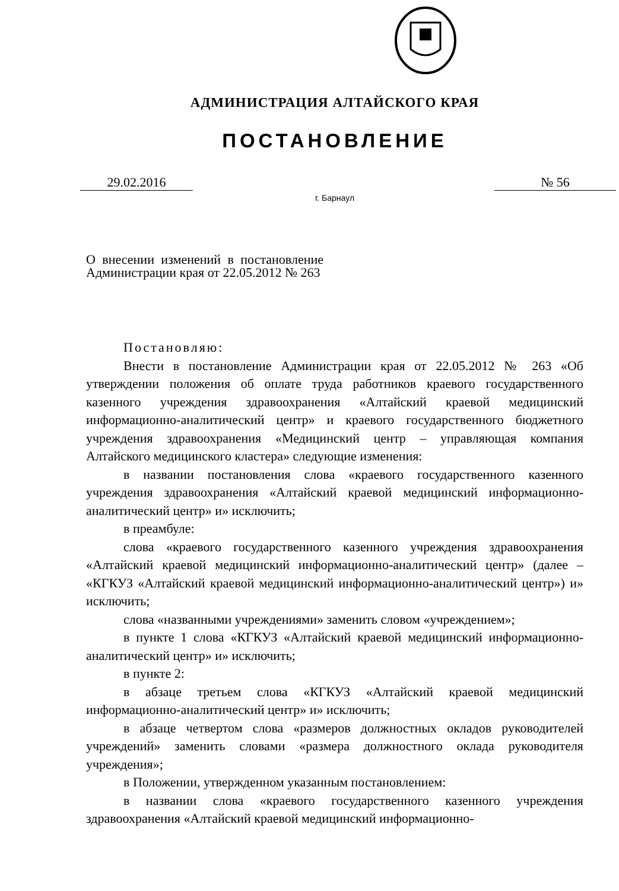АДМИНИСТРАЦИЯ АЛТАЙСКОГО КРАЯ
ПОСТАНОВЛЕНИЕ
29.02.2016 № 56
г. Барнаул
О внесении изменений в постановление Администрации края от 22.05.2012 № 263
Постановляю:
Внести в постановление Администрации края от 22.05.2012 № 263 «Об утверждении положения об оплате труда работников краевого государственного казенного учреждения здравоохранения «Алтайский краевой медицинский информационно-аналитический центр» и краевого государственного бюджетного учреждения здравоохранения «Медицинский центр – управляющая компания Алтайского медицинского кластера» следующие изменения:
в названии постановления слова «краевого государственного казенного учреждения здравоохранения «Алтайский краевой медицинский информационно-аналитический центр» и» исключить;
в преамбуле:
слова «краевого государственного казенного учреждения здравоохранения «Алтайский краевой медицинский информационно-аналитический центр» (далее – «КГКУЗ «Алтайский краевой медицинский информационно-аналитический центр») и» исключить;
слова «названными учреждениями» заменить словом «учреждением»;
в пункте 1 слова «КГКУЗ «Алтайский краевой медицинский информационно-аналитический центр» и» исключить;
в пункте 2:
в абзаце третьем слова «КГКУЗ «Алтайский краевой медицинский информационно-аналитический центр» и» исключить;
в абзаце четвертом слова «размеров должностных окладов руководителей учреждений» заменить словами «размера должностного оклада руководителя учреждения»;
в Положении, утвержденном указанным постановлением:
в названии слова «краевого государственного казенного учреждения здравоохранения «Алтайский краевой медицинский информационно-